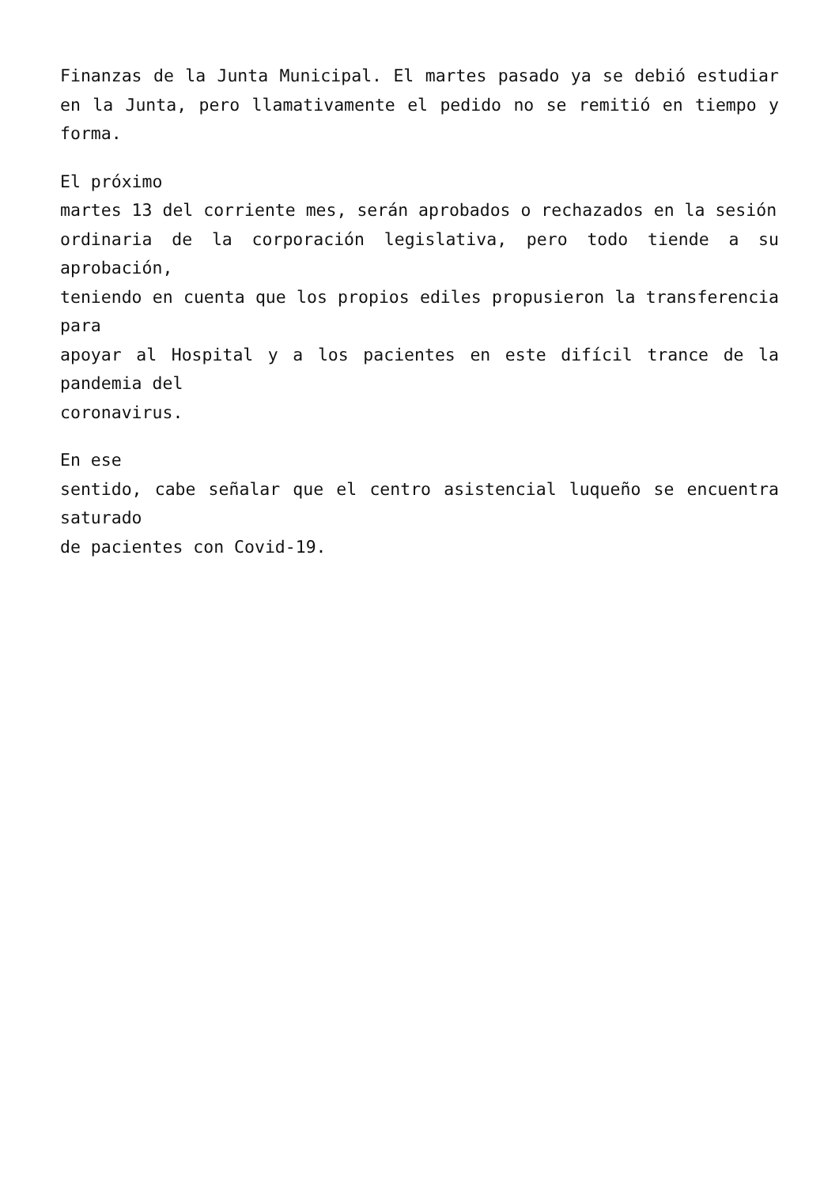Finanzas de la Junta Municipal. El martes pasado ya se debió estudiar en la Junta, pero llamativamente el pedido no se remitió en tiempo y forma.
El próximo
martes 13 del corriente mes, serán aprobados o rechazados en la sesión
ordinaria de la corporación legislativa, pero todo tiende a su aprobación,
teniendo en cuenta que los propios ediles propusieron la transferencia para
apoyar al Hospital y a los pacientes en este difícil trance de la pandemia del
coronavirus.
En ese
sentido, cabe señalar que el centro asistencial luqueño se encuentra saturado
de pacientes con Covid-19.